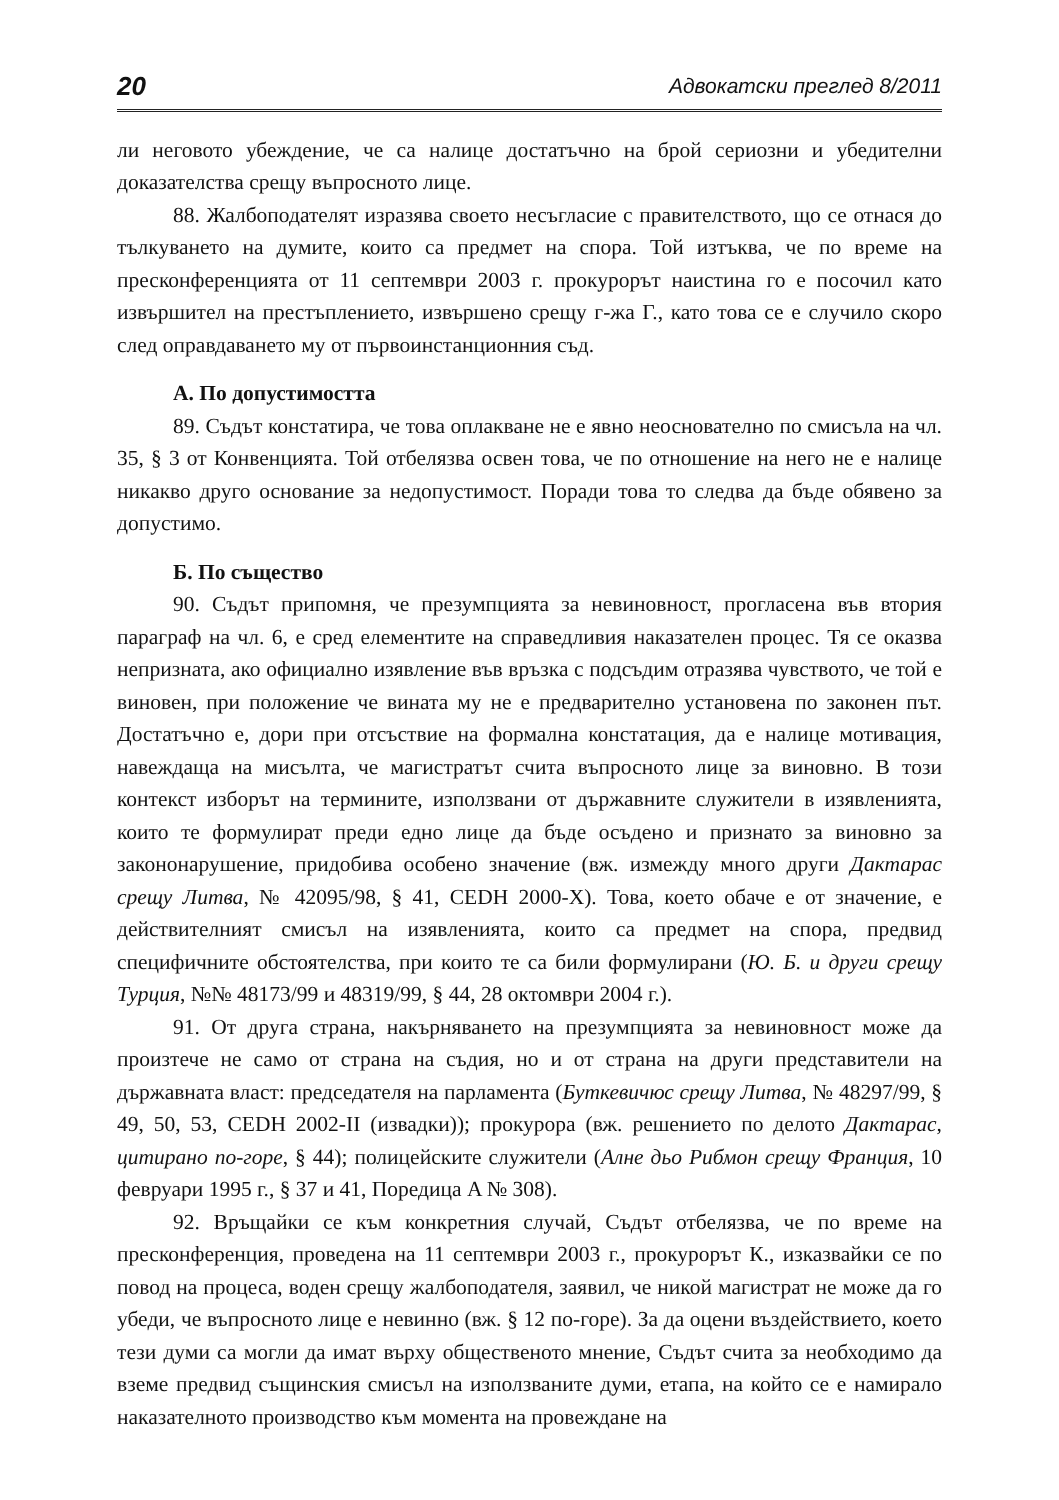20 Адвокатски преглед 8/2011
ли неговото убеждение, че са налице достатъчно на брой сериозни и убедителни доказателства срещу въпросното лице.
88. Жалбоподателят изразява своето несъгласие с правителството, що се отнася до тълкуването на думите, които са предмет на спора. Той изтъква, че по време на пресконференцията от 11 септември 2003 г. прокурорът наистина го е посочил като извършител на престъплението, извършено срещу г-жа Г., като това се е случило скоро след оправдаването му от първоинстанционния съд.
А. По допустимостта
89. Съдът констатира, че това оплакване не е явно неоснователно по смисъла на чл. 35, § 3 от Конвенцията. Той отбелязва освен това, че по отношение на него не е налице никакво друго основание за недопустимост. Поради това то следва да бъде обявено за допустимо.
Б. По същество
90. Съдът припомня, че презумпцията за невиновност, прогласена във втория параграф на чл. 6, е сред елементите на справедливия наказателен процес. Тя се оказва непризната, ако официално изявление във връзка с подсъдим отразява чувството, че той е виновен, при положение че вината му не е предварително установена по законен път. Достатъчно е, дори при отсъствие на формална констатация, да е налице мотивация, навеждаща на мисълта, че магистратът счита въпросното лице за виновно. В този контекст изборът на термините, използвани от държавните служители в изявленията, които те формулират преди едно лице да бъде осъдено и признато за виновно за закононарушение, придобива особено значение (вж. измежду много други Дактарас срещу Литва, № 42095/98, § 41, CEDH 2000-X). Това, което обаче е от значение, е действителният смисъл на изявленията, които са предмет на спора, предвид специфичните обстоятелства, при които те са били формулирани (Ю. Б. и други срещу Турция, №№ 48173/99 и 48319/99, § 44, 28 октомври 2004 г.).
91. От друга страна, накърняването на презумпцията за невиновност може да произтече не само от страна на съдия, но и от страна на други представители на държавната власт: председателя на парламента (Буткевичюс срещу Литва, № 48297/99, § 49, 50, 53, CEDH 2002-II (извадки)); прокурора (вж. решението по делото Дактарас, цитирано по-горе, § 44); полицейските служители (Алне дьо Рибмон срещу Франция, 10 февруари 1995 г., § 37 и 41, Поредица A № 308).
92. Връщайки се към конкретния случай, Съдът отбелязва, че по време на пресконференция, проведена на 11 септември 2003 г., прокурорът К., изказвайки се по повод на процеса, воден срещу жалбоподателя, заявил, че никой магистрат не може да го убеди, че въпросното лице е невинно (вж. § 12 по-горе). За да оцени въздействието, което тези думи са могли да имат върху общественото мнение, Съдът счита за необходимо да вземе предвид същинския смисъл на използваните думи, етапа, на който се е намирало наказателното производство към момента на провеждане на